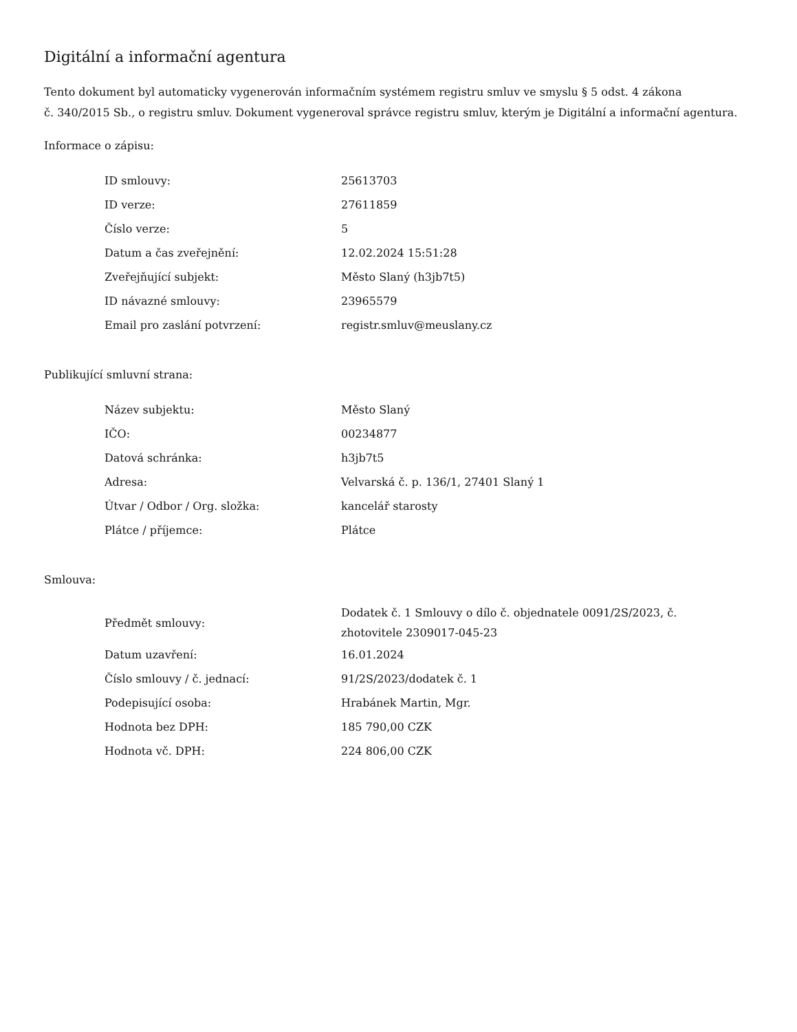Digitální a informační agentura
Tento dokument byl automaticky vygenerován informačním systémem registru smluv ve smyslu § 5 odst. 4 zákona
č. 340/2015 Sb., o registru smluv. Dokument vygeneroval správce registru smluv, kterým je Digitální a informační agentura.
Informace o zápisu:
| ID smlouvy: | 25613703 |
| ID verze: | 27611859 |
| Číslo verze: | 5 |
| Datum a čas zveřejnění: | 12.02.2024 15:51:28 |
| Zveřejňující subjekt: | Město Slaný (h3jb7t5) |
| ID návazné smlouvy: | 23965579 |
| Email pro zaslání potvrzení: | registr.smluv@meuslany.cz |
Publikující smluvní strana:
| Název subjektu: | Město Slaný |
| IČO: | 00234877 |
| Datová schránka: | h3jb7t5 |
| Adresa: | Velvarská č. p. 136/1, 27401 Slaný 1 |
| Útvar / Odbor / Org. složka: | kancelář starosty |
| Plátce / příjemce: | Plátce |
Smlouva:
| Předmět smlouvy: | Dodatek č. 1 Smlouvy o dílo č. objednatele 0091/2S/2023, č. zhotovitele 2309017-045-23 |
| Datum uzavření: | 16.01.2024 |
| Číslo smlouvy / č. jednací: | 91/2S/2023/dodatek č. 1 |
| Podepisující osoba: | Hrabánek Martin, Mgr. |
| Hodnota bez DPH: | 185 790,00 CZK |
| Hodnota vč. DPH: | 224 806,00 CZK |